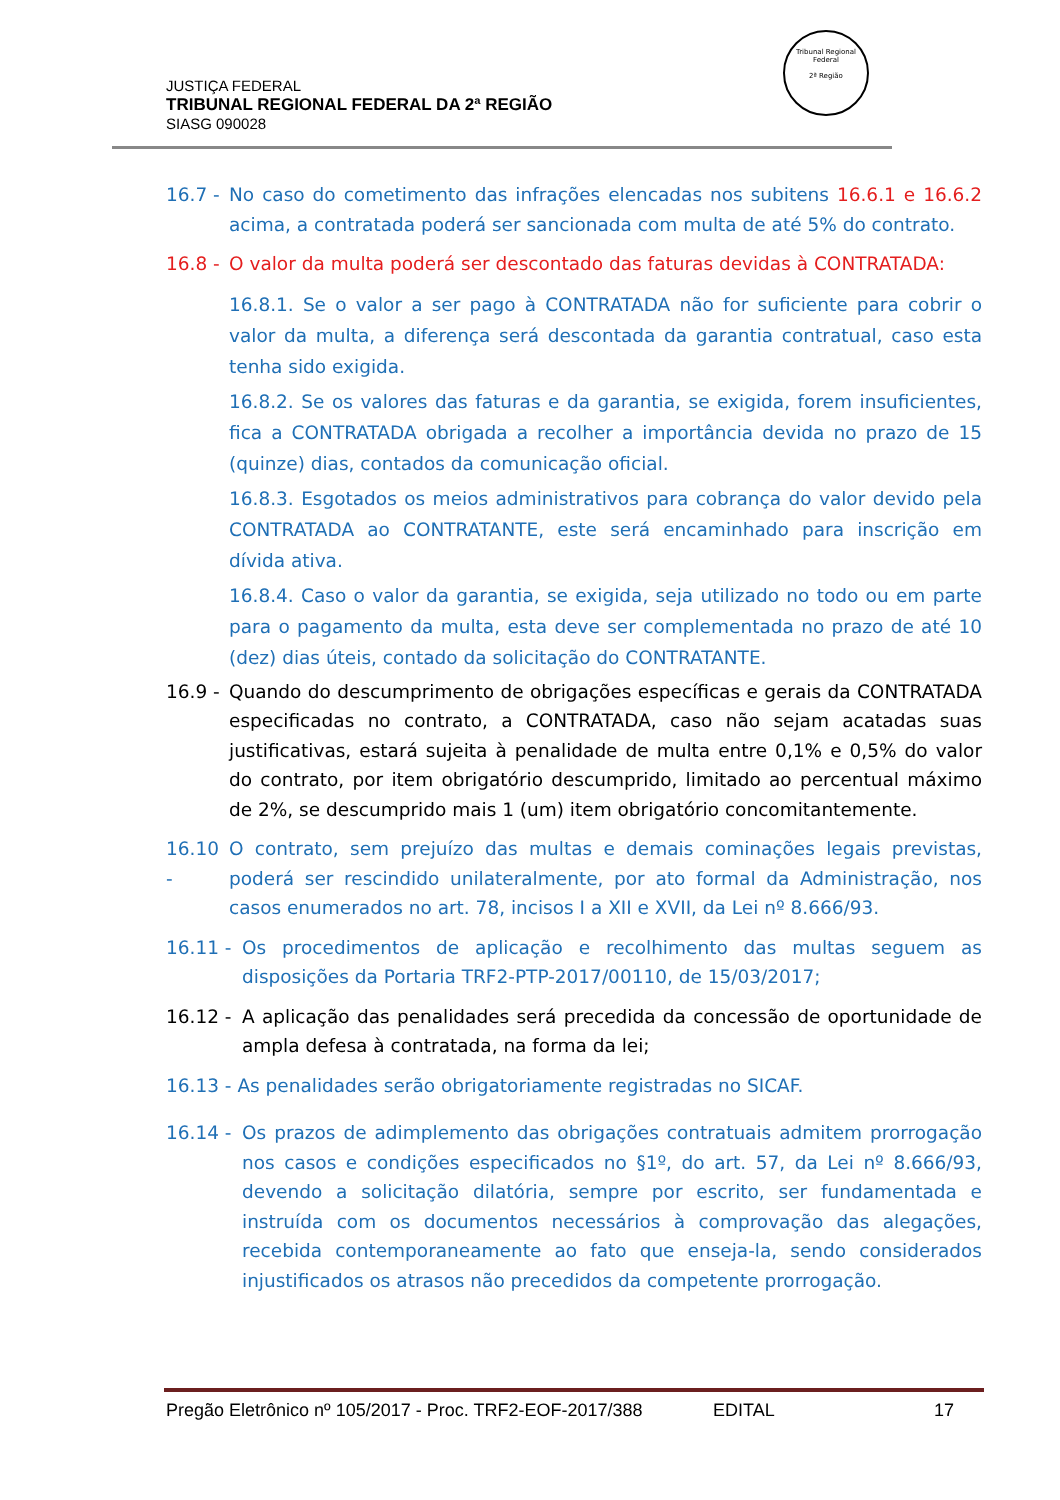JUSTIÇA FEDERAL
TRIBUNAL REGIONAL FEDERAL DA 2ª REGIÃO
SIASG 090028
Tribunal Regional Federal
2ª Região
16.7 - No caso do cometimento das infrações elencadas nos subitens 16.6.1 e 16.6.2 acima, a contratada poderá ser sancionada com multa de até 5% do contrato.
16.8 - O valor da multa poderá ser descontado das faturas devidas à CONTRATADA:
16.8.1. Se o valor a ser pago à CONTRATADA não for suficiente para cobrir o valor da multa, a diferença será descontada da garantia contratual, caso esta tenha sido exigida.
16.8.2. Se os valores das faturas e da garantia, se exigida, forem insuficientes, fica a CONTRATADA obrigada a recolher a importância devida no prazo de 15 (quinze) dias, contados da comunicação oficial.
16.8.3. Esgotados os meios administrativos para cobrança do valor devido pela CONTRATADA ao CONTRATANTE, este será encaminhado para inscrição em dívida ativa.
16.8.4. Caso o valor da garantia, se exigida, seja utilizado no todo ou em parte para o pagamento da multa, esta deve ser complementada no prazo de até 10 (dez) dias úteis, contado da solicitação do CONTRATANTE.
16.9 - Quando do descumprimento de obrigações específicas e gerais da CONTRATADA especificadas no contrato, a CONTRATADA, caso não sejam acatadas suas justificativas, estará sujeita à penalidade de multa entre 0,1% e 0,5% do valor do contrato, por item obrigatório descumprido, limitado ao percentual máximo de 2%, se descumprido mais 1 (um) item obrigatório concomitantemente.
16.10 - O contrato, sem prejuízo das multas e demais cominações legais previstas, poderá ser rescindido unilateralmente, por ato formal da Administração, nos casos enumerados no art. 78, incisos I a XII e XVII, da Lei nº 8.666/93.
16.11 - Os procedimentos de aplicação e recolhimento das multas seguem as disposições da Portaria TRF2-PTP-2017/00110, de 15/03/2017;
16.12 - A aplicação das penalidades será precedida da concessão de oportunidade de ampla defesa à contratada, na forma da lei;
16.13 - As penalidades serão obrigatoriamente registradas no SICAF.
16.14 - Os prazos de adimplemento das obrigações contratuais admitem prorrogação nos casos e condições especificados no §1º, do art. 57, da Lei nº 8.666/93, devendo a solicitação dilatória, sempre por escrito, ser fundamentada e instruída com os documentos necessários à comprovação das alegações, recebida contemporaneamente ao fato que enseja-la, sendo considerados injustificados os atrasos não precedidos da competente prorrogação.
Pregão Eletrônico nº 105/2017 - Proc. TRF2-EOF-2017/388 EDITAL 17